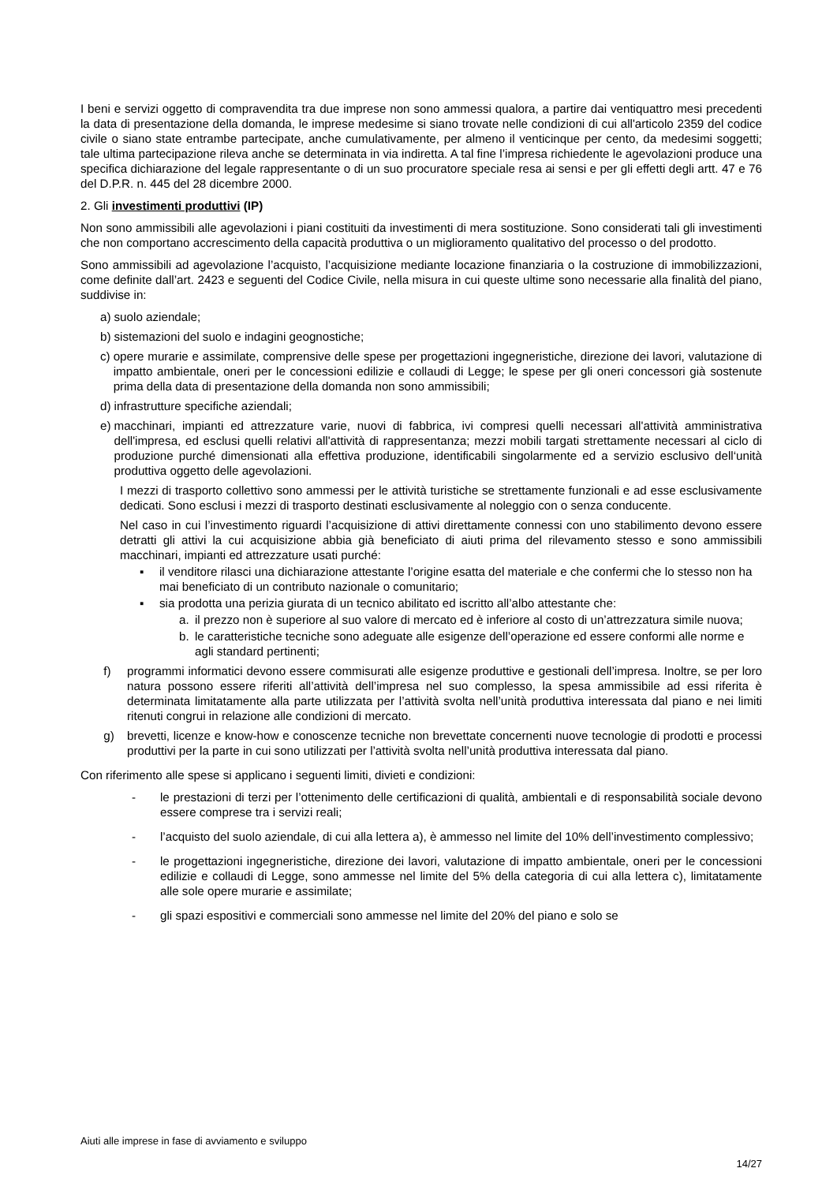I beni e servizi oggetto di compravendita tra due imprese non sono ammessi qualora, a partire dai ventiquattro mesi precedenti la data di presentazione della domanda, le imprese medesime si siano trovate nelle condizioni di cui all'articolo 2359 del codice civile o siano state entrambe partecipate, anche cumulativamente, per almeno il venticinque per cento, da medesimi soggetti; tale ultima partecipazione rileva anche se determinata in via indiretta. A tal fine l’impresa richiedente le agevolazioni produce una specifica dichiarazione del legale rappresentante o di un suo procuratore speciale resa ai sensi e per gli effetti degli artt. 47 e 76 del D.P.R. n. 445 del 28 dicembre 2000.
2. Gli investimenti produttivi (IP)
Non sono ammissibili alle agevolazioni i piani costituiti da investimenti di mera sostituzione. Sono considerati tali gli investimenti che non comportano accrescimento della capacità produttiva o un miglioramento qualitativo del processo o del prodotto.
Sono ammissibili ad agevolazione l’acquisto, l’acquisizione mediante locazione finanziaria o la costruzione di immobilizzazioni, come definite dall’art. 2423 e seguenti del Codice Civile, nella misura in cui queste ultime sono necessarie alla finalità del piano, suddivise in:
a) suolo aziendale;
b) sistemazioni del suolo e indagini geognostiche;
c) opere murarie e assimilate, comprensive delle spese per progettazioni ingegneristiche, direzione dei lavori, valutazione di impatto ambientale, oneri per le concessioni edilizie e collaudi di Legge; le spese per gli oneri concessori già sostenute prima della data di presentazione della domanda non sono ammissibili;
d) infrastrutture specifiche aziendali;
e) macchinari, impianti ed attrezzature varie, nuovi di fabbrica, ivi compresi quelli necessari all'attività amministrativa dell'impresa, ed esclusi quelli relativi all'attività di rappresentanza; mezzi mobili targati strettamente necessari al ciclo di produzione purché dimensionati alla effettiva produzione, identificabili singolarmente ed a servizio esclusivo dell‘unità produttiva oggetto delle agevolazioni.
I mezzi di trasporto collettivo sono ammessi per le attività turistiche se strettamente funzionali e ad esse esclusivamente dedicati. Sono esclusi i mezzi di trasporto destinati esclusivamente al noleggio con o senza conducente.
Nel caso in cui l’investimento riguardi l’acquisizione di attivi direttamente connessi con uno stabilimento devono essere detratti gli attivi la cui acquisizione abbia già beneficiato di aiuti prima del rilevamento stesso e sono ammissibili macchinari, impianti ed attrezzature usati purché:
▪ il venditore rilasci una dichiarazione attestante l’origine esatta del materiale e che confermi che lo stesso non ha mai beneficiato di un contributo nazionale o comunitario;
▪ sia prodotta una perizia giurata di un tecnico abilitato ed iscritto all’albo attestante che:
a. il prezzo non è superiore al suo valore di mercato ed è inferiore al costo di un’attrezzatura simile nuova;
b. le caratteristiche tecniche sono adeguate alle esigenze dell’operazione ed essere conformi alle norme e agli standard pertinenti;
f) programmi informatici devono essere commisurati alle esigenze produttive e gestionali dell’impresa. Inoltre, se per loro natura possono essere riferiti all’attività dell’impresa nel suo complesso, la spesa ammissibile ad essi riferita è determinata limitatamente alla parte utilizzata per l’attività svolta nell’unità produttiva interessata dal piano e nei limiti ritenuti congrui in relazione alle condizioni di mercato.
g) brevetti, licenze e know-how e conoscenze tecniche non brevettate concernenti nuove tecnologie di prodotti e processi produttivi per la parte in cui sono utilizzati per l’attività svolta nell’unità produttiva interessata dal piano.
Con riferimento alle spese si applicano i seguenti limiti, divieti e condizioni:
- le prestazioni di terzi per l’ottenimento delle certificazioni di qualità, ambientali e di responsabilità sociale devono essere comprese tra i servizi reali;
- l’acquisto del suolo aziendale, di cui alla lettera a), è ammesso nel limite del 10% dell’investimento complessivo;
- le progettazioni ingegneristiche, direzione dei lavori, valutazione di impatto ambientale, oneri per le concessioni edilizie e collaudi di Legge, sono ammesse nel limite del 5% della categoria di cui alla lettera c), limitatamente alle sole opere murarie e assimilate;
- gli spazi espositivi e commerciali sono ammesse nel limite del 20% del piano e solo se
Aiuti alle imprese in fase di avviamento e sviluppo
14/27